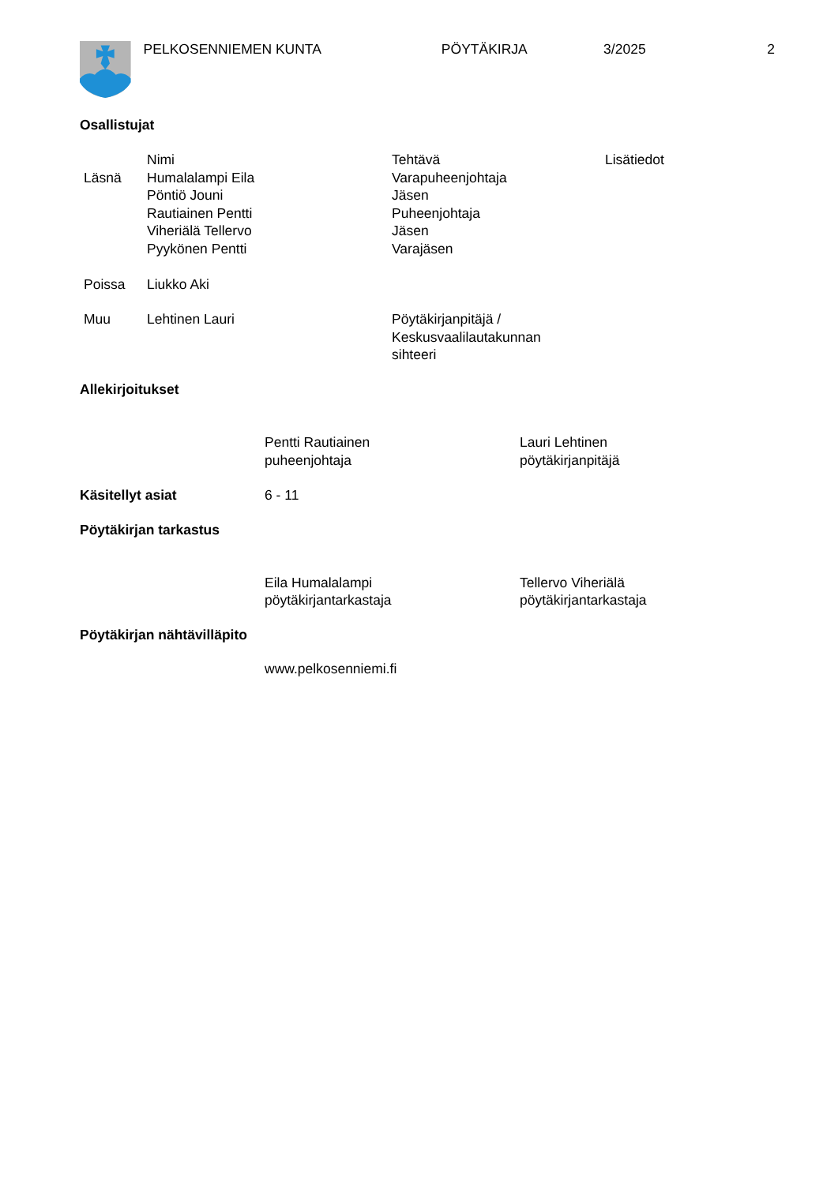PELKOSENNIEMEN KUNTA PÖYTÄKIRJA 3/2025 2
Osallistujat
| | Nimi | Tehtävä | Lisätiedot |
| Läsnä | Humalalampi Eila | Varapuheenjohtaja | |
| | Pöntiö Jouni | Jäsen | |
| | Rautiainen Pentti | Puheenjohtaja | |
| | Viheriälä Tellervo | Jäsen | |
| | Pyykönen Pentti | Varajäsen | |
| Poissa | Liukko Aki | | |
| Muu | Lehtinen Lauri | Pöytäkirjanpitäjä / Keskusvaalilautakunnan sihteeri | |
Allekirjoitukset
Pentti Rautiainen
puheenjohtaja
Lauri Lehtinen
pöytäkirjanpitäjä
Käsitellyt asiat 6 - 11
Pöytäkirjan tarkastus
Eila Humalalampi
pöytäkirjantarkastaja
Tellervo Viheriälä
pöytäkirjantarkastaja
Pöytäkirjan nähtävilläpito
www.pelkosenniemi.fi